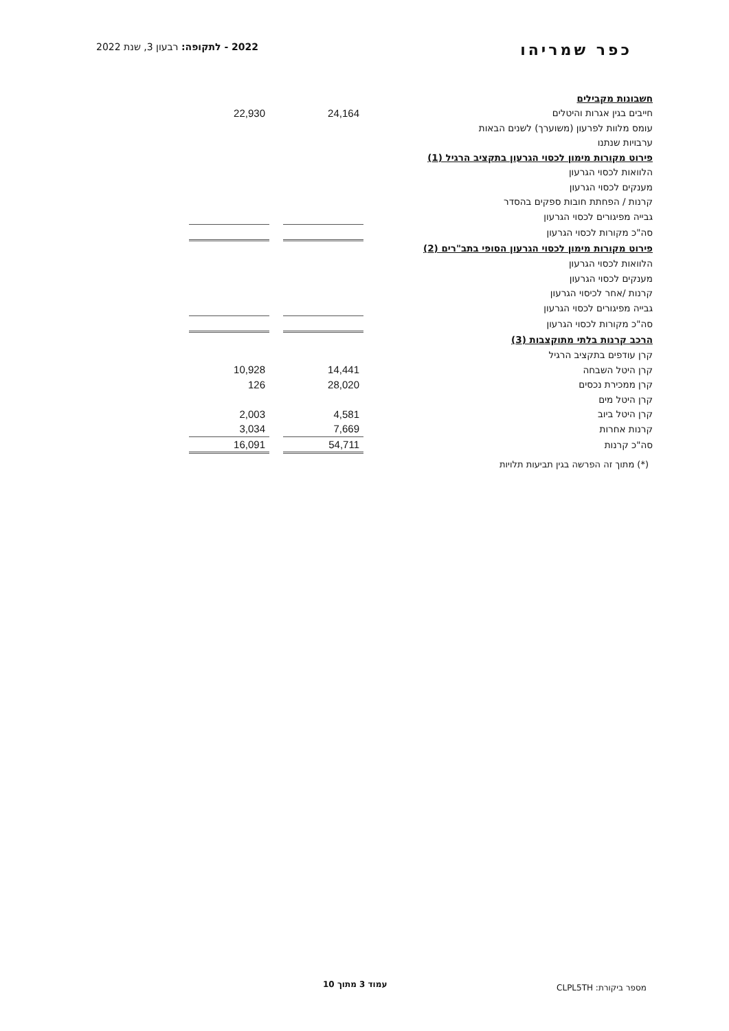כפר שמריהו 2022 - לתקופה: רבעון 3, שנת 2022
| חשבונות מקבילים | | | |
| חייבים בגין אגרות והיטלים | 24,164 | | 22,930 |
| עומס מלוות לפרעון (משוערך) לשנים הבאות | | | |
| ערבויות שנתנו | | | |
| פירוט מקורות מימון לכסוי הגרעון בתקציב הרגיל (1) | | | |
| הלוואות לכסוי הגרעון | | | |
| מענקים לכסוי הגרעון | | | |
| קרנות / הפחתת חובות ספקים בהסדר | | | |
| גבייה מפיגורים לכסוי הגרעון | | | |
| סה"כ מקורות לכסוי הגרעון | | | |
| פירוט מקורות מימון לכסוי הגרעון הסופי בתב"רים (2) | | | |
| הלוואות לכסוי הגרעון | | | |
| מענקים לכסוי הגרעון | | | |
| קרנות /אחר לכיסוי הגרעון | | | |
| גבייה מפיגורים לכסוי הגרעון | | | |
| סה"כ מקורות לכסוי הגרעון | | | |
| הרכב קרנות בלתי מתוקצבות (3) | | | |
| קרן עודפים בתקציב הרגיל | | | |
| קרן היטל השבחה | 14,441 | | 10,928 |
| קרן ממכירת נכסים | 28,020 | | 126 |
| קרן היטל מים | | | |
| קרן היטל ביוב | 4,581 | | 2,003 |
| קרנות אחרות | 7,669 | | 3,034 |
| סה"כ קרנות | 54,711 | | 16,091 |
(*) מתוך זה הפרשה בגין תביעות תלויות
עמוד 3 מתוך 10 מספר ביקורת: CLPL5TH